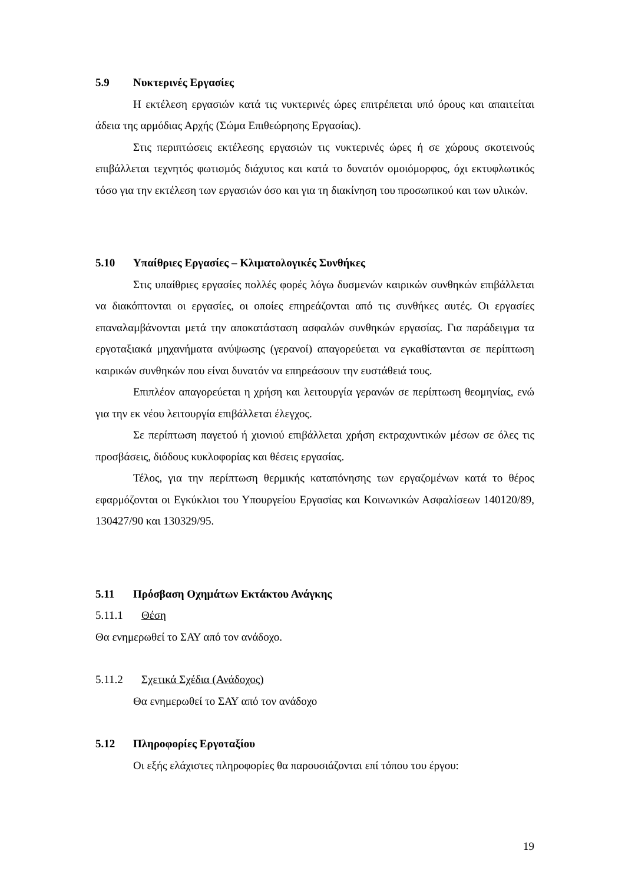5.9 Νυκτερινές Εργασίες
Η εκτέλεση εργασιών κατά τις νυκτερινές ώρες επιτρέπεται υπό όρους και απαιτείται άδεια της αρμόδιας Αρχής (Σώμα Επιθεώρησης Εργασίας).
Στις περιπτώσεις εκτέλεσης εργασιών τις νυκτερινές ώρες ή σε χώρους σκοτεινούς επιβάλλεται τεχνητός φωτισμός διάχυτος και κατά το δυνατόν ομοιόμορφος, όχι εκτυφλωτικός τόσο για την εκτέλεση των εργασιών όσο και για τη διακίνηση του προσωπικού και των υλικών.
5.10 Υπαίθριες Εργασίες – Κλιματολογικές Συνθήκες
Στις υπαίθριες εργασίες πολλές φορές λόγω δυσμενών καιρικών συνθηκών επιβάλλεται να διακόπτονται οι εργασίες, οι οποίες επηρεάζονται από τις συνθήκες αυτές. Οι εργασίες επαναλαμβάνονται μετά την αποκατάσταση ασφαλών συνθηκών εργασίας. Για παράδειγμα τα εργοταξιακά μηχανήματα ανύψωσης (γερανοί) απαγορεύεται να εγκαθίστανται σε περίπτωση καιρικών συνθηκών που είναι δυνατόν να επηρεάσουν την ευστάθειά τους.
Επιπλέον απαγορεύεται η χρήση και λειτουργία γερανών σε περίπτωση θεομηνίας, ενώ για την εκ νέου λειτουργία επιβάλλεται έλεγχος.
Σε περίπτωση παγετού ή χιονιού επιβάλλεται χρήση εκτραχυντικών μέσων σε όλες τις προσβάσεις, διόδους κυκλοφορίας και θέσεις εργασίας.
Τέλος, για την περίπτωση θερμικής καταπόνησης των εργαζομένων κατά το θέρος εφαρμόζονται οι Εγκύκλιοι του Υπουργείου Εργασίας και Κοινωνικών Ασφαλίσεων 140120/89, 130427/90 και 130329/95.
5.11 Πρόσβαση Οχημάτων Εκτάκτου Ανάγκης
5.11.1 Θέση
Θα ενημερωθεί το ΣΑΥ από τον ανάδοχο.
5.11.2 Σχετικά Σχέδια (Ανάδοχος)
Θα ενημερωθεί το ΣΑΥ από τον ανάδοχο
5.12 Πληροφορίες Εργοταξίου
Οι εξής ελάχιστες πληροφορίες θα παρουσιάζονται επί τόπου του έργου:
19